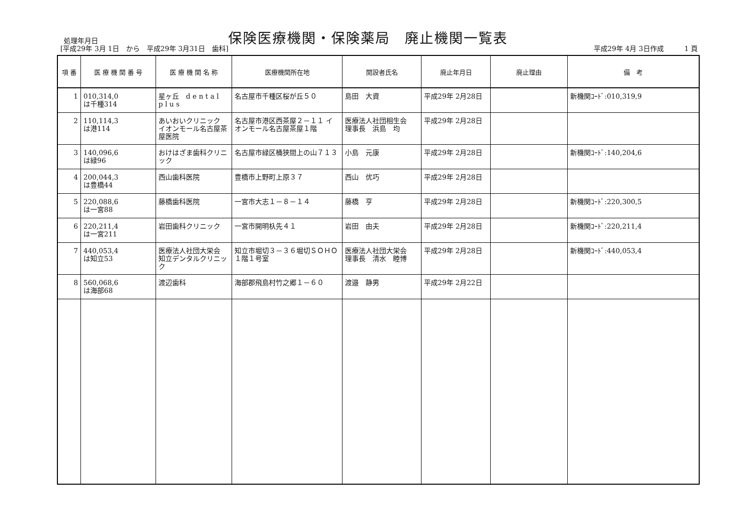処理年月日
保険医療機関・保険薬局　廃止機関一覧表
[平成29年 3月 1日　から　平成29年 3月31日　歯科]
平成29年 4月 3日作成　　　1 頁
| 項 番 | 医 療 機 関 番 号 | 医 療 機 関 名 称 | 医療機関所在地 | 開設者氏名 | 廃止年月日 | 廃止理由 | 備 考 |
| --- | --- | --- | --- | --- | --- | --- | --- |
| 1 | 010,314,0 は千種314 | 星ヶ丘 d e n t a l p l u s | 名古屋市千種区桜が丘５０ | 島田 大資 | 平成29年 2月28日 | | 新機関ｺｰﾄﾞ:010,319,9 |
| 2 | 110,114,3 は港114 | あいおいクリニック イオンモール名古屋茶屋医院 | 名古屋市港区西茶屋２－１１ イオンモール名古屋茶屋１階 | 医療法人社団相生会 理事長 浜島 均 | 平成29年 2月28日 | | |
| 3 | 140,096,6 は緑96 | おけはざま歯科クリニック | 名古屋市緑区桶狭間上の山７１３ | 小島 元康 | 平成29年 2月28日 | | 新機関ｺｰﾄﾞ:140,204,6 |
| 4 | 200,044,3 は豊橋44 | 西山歯科医院 | 豊橋市上野町上原３７ | 西山 优巧 | 平成29年 2月28日 | | |
| 5 | 220,088,6 は一宮88 | 藤橋歯科医院 | 一宮市大志１－８－１４ | 藤橋 亨 | 平成29年 2月28日 | | 新機関ｺｰﾄﾞ:220,300,5 |
| 6 | 220,211,4 は一宮211 | 岩田歯科クリニック | 一宮市開明杁先４１ | 岩田 由夫 | 平成29年 2月28日 | | 新機関ｺｰﾄﾞ:220,211,4 |
| 7 | 440,053,4 は知立53 | 医療法人社団大栄会 知立デンタルクリニック | 知立市堀切３－３６堀切ＳＯＨＯ１階１号室 | 医療法人社団大栄会 理事長 清水 睦博 | 平成29年 2月28日 | | 新機関ｺｰﾄﾞ:440,053,4 |
| 8 | 560,068,6 は海部68 | 渡辺歯科 | 海部郡飛島村竹之郷１－６０ | 渡邉 静男 | 平成29年 2月22日 | | |